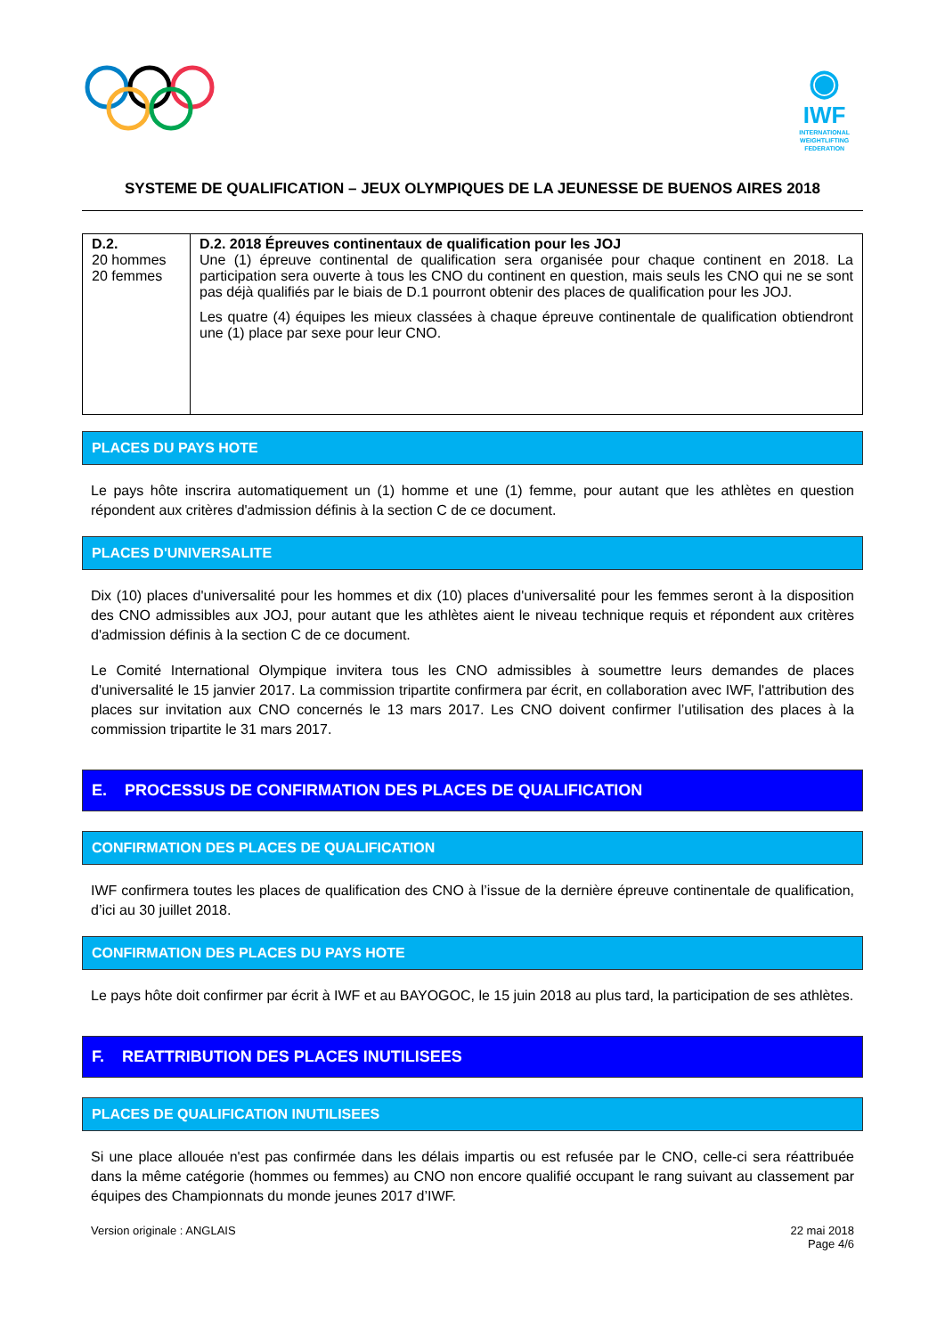◉
IWF
INTERNATIONAL
WEIGHTLIFTING
FEDERATION
SYSTEME DE QUALIFICATION – JEUX OLYMPIQUES DE LA JEUNESSE DE BUENOS AIRES 2018
| D.2. 20 hommes 20 femmes | D.2. 2018 Épreuves continentaux de qualification pour les JOJ Une (1) épreuve continental de qualification sera organisée pour chaque continent en 2018. La participation sera ouverte à tous les CNO du continent en question, mais seuls les CNO qui ne se sont pas déjà qualifiés par le biais de D.1 pourront obtenir des places de qualification pour les JOJ. Les quatre (4) équipes les mieux classées à chaque épreuve continentale de qualification obtiendront une (1) place par sexe pour leur CNO. |
PLACES DU PAYS HOTE
Le pays hôte inscrira automatiquement un (1) homme et une (1) femme, pour autant que les athlètes en question répondent aux critères d'admission définis à la section C de ce document.
PLACES D'UNIVERSALITE
Dix (10) places d'universalité pour les hommes et dix (10) places d'universalité pour les femmes seront à la disposition des CNO admissibles aux JOJ, pour autant que les athlètes aient le niveau technique requis et répondent aux critères d'admission définis à la section C de ce document.
Le Comité International Olympique invitera tous les CNO admissibles à soumettre leurs demandes de places d'universalité le 15 janvier 2017. La commission tripartite confirmera par écrit, en collaboration avec IWF, l'attribution des places sur invitation aux CNO concernés le 13 mars 2017. Les CNO doivent confirmer l’utilisation des places à la commission tripartite le 31 mars 2017.
E. PROCESSUS DE CONFIRMATION DES PLACES DE QUALIFICATION
CONFIRMATION DES PLACES DE QUALIFICATION
IWF confirmera toutes les places de qualification des CNO à l’issue de la dernière épreuve continentale de qualification, d’ici au 30 juillet 2018.
CONFIRMATION DES PLACES DU PAYS HOTE
Le pays hôte doit confirmer par écrit à IWF et au BAYOGOC, le 15 juin 2018 au plus tard, la participation de ses athlètes.
F. REATTRIBUTION DES PLACES INUTILISEES
PLACES DE QUALIFICATION INUTILISEES
Si une place allouée n'est pas confirmée dans les délais impartis ou est refusée par le CNO, celle-ci sera réattribuée dans la même catégorie (hommes ou femmes) au CNO non encore qualifié occupant le rang suivant au classement par équipes des Championnats du monde jeunes 2017 d’IWF.
Version originale : ANGLAIS 22 mai 2018
Page 4/6